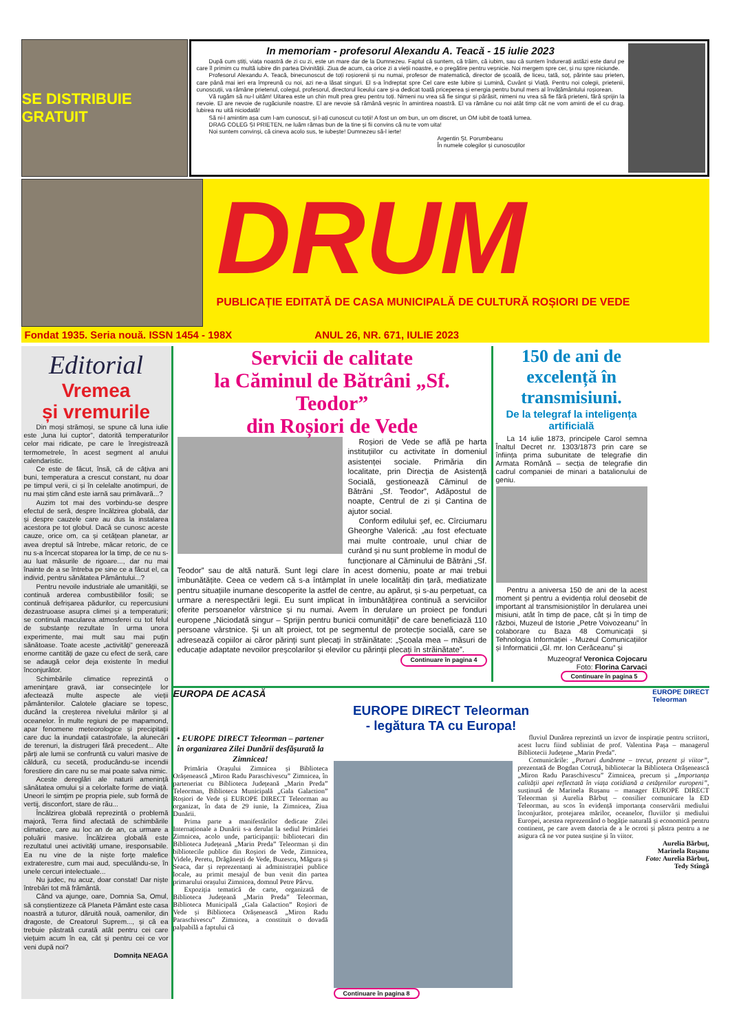SE DISTRIBUIE GRATUIT
In memoriam - profesorul Alexandu A. Teacă - 15 iulie 2023
După cum știți, viața noastră de zi cu zi, este un mare dar de la Dumnezeu. Faptul că suntem, că trăim, că iubim, sau că suntem îndurerați astăzi este darul pe care îl primim cu multă iubire din partea Divinității. Ziua de acum, ca orice zi a vieții noastre, e o pregătire pentru veșnicie. Noi mergem spre cer, și nu spre niciunde.
Profesorul Alexandu A. Teacă, binecunoscut de toți roșiorenii și nu numai, profesor de matematică, director de școală, de liceu, tată, soț, părinte sau prieten, care până mai ieri era împreună cu noi, azi ne-a lăsat singuri. El s-a îndreptat spre Cel care este lubire și Lumină, Cuvânt și Viață. Pentru noi colegii, prietenii, cunoscuții, va rămâne prietenul, colegul, profesorul, directorul liceului care și-a dedicat toată priceperea și energia pentru bunul mers al învățământului roșiorean.
Vă rugăm să nu-l uităm! Uitarea este un chin mult prea greu pentru toți. Nimeni nu vrea să fie singur și părăsit, nimeni nu vrea să fie fără prieteni, fără sprijin la nevoie. El are nevoie de rugăciunile noastre. El are nevoie să rămână veșnic în amintirea noastră. El va rămâne cu noi atât timp cât ne vom aminti de el cu drag. lubirea nu uită niciodată!
Să ni-l amintim așa cum l-am cunoscut, și l-ați cunoscut cu toții! A fost un om bun, un om discret, un OM iubit de toată lumea.
DRAG COLEG ȘI PRIETEN, ne luăm rămas bun de la tine și fii convins că nu te vom uita!
Noi suntem convinși, că cineva acolo sus, te iubește! Dumnezeu să-l ierte!
Argentin Șt. Porumbeanu
În numele colegilor și cunoscuților
DRUM
PUBLICAȚIE EDITATĂ DE CASA MUNICIPALĂ DE CULTURĂ ROȘIORI DE VEDE
Fondat 1935. Seria nouă. ISSN 1454 - 198X ANUL 26, NR. 671, IULIE 2023
Editorial
Vremea
și vremurile
Din moși strămoși, se spune că luna iulie este „luna lui cuptor”, datorită temperaturilor celor mai ridicate, pe care le înregistrează termometrele, în acest segment al anului calendaristic.
Ce este de făcut, însă, că de câțiva ani buni, temperatura a crescut constant, nu doar pe timpul verii, ci și în celelalte anotimpuri, de nu mai știm când este iarnă sau primăvară...?
Auzim tot mai des vorbindu-se despre efectul de seră, despre încălzirea globală, dar și despre cauzele care au dus la instalarea acestora pe tot globul. Dacă se cunosc aceste cauze, orice om, ca și cetățean planetar, ar avea dreptul să întrebe, măcar retoric, de ce nu s-a încercat stoparea lor la timp, de ce nu s-au luat măsurile de rigoare..., dar nu mai înainte de a se întreba pe sine ce a făcut el, ca individ, pentru sănătatea Pământului...?
Pentru nevoile industriale ale umanității, se continuă arderea combustibililor fosili; se continuă defrișarea pădurilor, cu repercusiuni dezastruoase asupra climei și a temperaturii; se continuă macularea atmosferei cu tot felul de substanțe rezultate în urma unora experimente, mai mult sau mai puțin sănătoase. Toate aceste „activități” generează enorme cantități de gaze cu efect de seră, care se adaugă celor deja existente în mediul înconjurător.
Schimbările climatice reprezintă o amenințare gravă, iar consecințele lor afectează multe aspecte ale vieții pământenilor. Calotele glaciare se topesc, ducând la creșterea nivelului mărilor și al oceanelor. În multe regiuni de pe mapamond, apar fenomene meteorologice și precipitații care duc la inundații catastrofale, la alunecări de terenuri, la distrugeri fără precedent... Alte părți ale lumii se confruntă cu valuri masive de căldură, cu secetă, producându-se incendii forestiere din care nu se mai poate salva nimic.
Aceste dereglări ale naturii amenință sănătatea omului și a celorlalte forme de viață. Uneori le simțim pe propria piele, sub formă de vertij, disconfort, stare de rău...
Încălzirea globală reprezintă o problemă majoră, Terra fiind afectată de schimbările climatice, care au loc an de an, ca urmare a poluării masive. Încălzirea globală este rezultatul unei activități umane, iresponsabile. Ea nu vine de la niște forțe malefice extraterestre, cum mai aud, speculându-se, în unele cercuri intelectuale...
Nu judec, nu acuz, doar constat! Dar niște întrebări tot mă frământă.
Când va ajunge, oare, Domnia Sa, Omul, să conștientizeze că Planeta Pământ este casa noastră a tuturor, dăruită nouă, oamenilor, din dragoste, de Creatorul Suprem..., și că ea trebuie păstrată curată atât pentru cei care viețuim acum în ea, cât și pentru cei ce vor veni după noi?
Domnița NEAGA
Servicii de calitate
la Căminul de Bătrâni „Sf. Teodor”
din Roșiori de Vede
Roșiori de Vede se află pe harta instituțiilor cu activitate în domeniul asistenței sociale. Primăria din localitate, prin Direcția de Asistență Socială, gestionează Căminul de Bătrâni „Sf. Teodor”, Adăpostul de noapte, Centrul de zi și Cantina de ajutor social.
Conform edilului șef, ec. Cîrciumaru Gheorghe Valerică: „au fost efectuate mai multe controale, unul chiar de curând și nu sunt probleme în modul de funcționare al Căminului de Bătrâni „Sf. Teodor” sau de altă natură. Sunt legi clare în acest domeniu, poate ar mai trebui îmbunătățite. Ceea ce vedem că s-a întâmplat în unele localități din țară, mediatizate pentru situațiile inumane descoperite la astfel de centre, au apărut, și s-au perpetuat, ca urmare a nerespectării legii. Eu sunt implicat în îmbunătățirea continuă a serviciilor oferite persoanelor vârstnice și nu numai. Avem în derulare un proiect pe fonduri europene „Niciodată singur – Sprijin pentru bunicii comunității” de care beneficiază 110 persoane vârstnice. Și un alt proiect, tot pe segmentul de protecție socială, care se adresează copiilor ai căror părinți sunt plecați în străinătate: „Școala mea – măsuri de educație adaptate nevoilor preșcolarilor și elevilor cu părinții plecați în străinătate”.
Continuare în pagina 4
150 de ani de excelență în transmisiuni.
De la telegraf la inteligența artificială
La 14 iulie 1873, principele Carol semna Înaltul Decret nr. 1303/1873 prin care se înființa prima subunitate de telegrafie din Armata Română – secția de telegrafie din cadrul companiei de minari a batalionului de geniu.
Pentru a aniversa 150 de ani de la acest moment și pentru a evidenția rolul deosebit de important al transmisioniștilor în derularea unei misiuni, atât în timp de pace, cât și în timp de război, Muzeul de Istorie „Petre Voivozeanu” în colaborare cu Baza 48 Comunicații și Tehnologia Informației - Muzeul Comunicațiilor și Informaticii „Gl. mr. Ion Cerăceanu” și
Muzeograf Veronica Cojocaru
Foto: Florina Carvaci
Continuare în pagina 5
EUROPA DE ACASĂ EUROPE DIRECT
Teleorman
EUROPE DIRECT Teleorman
- legătura TA cu Europa!
• EUROPE DIRECT Teleorman – partener în organizarea Zilei Dunării desfășurată la Zimnicea!
Primăria Orașului Zimnicea și Biblioteca Orășenească „Miron Radu Paraschivescu” Zimnicea, în parteneriat cu Biblioteca Județeană „Marin Preda” Teleorman, Biblioteca Municipală „Gala Galaction” Roșiori de Vede și EUROPE DIRECT Teleorman au organizat, în data de 29 iunie, la Zimnicea, Ziua Dunării.
Prima parte a manifestărilor dedicate Zilei Internaționale a Dunării s-a derulat la sediul Primăriei Zimnicea, acolo unde, participanții: bibliotecari din Biblioteca Județeană „Marin Preda” Teleorman și din bibliotecile publice din Roșiori de Vede, Zimnicea, Videle, Peretu, Drăgănești de Vede, Buzescu, Măgura și Seaca, dar și reprezentanți ai administrației publice locale, au primit mesajul de bun venit din partea primarului orașului Zimnicea, domnul Petre Pârvu.
Expoziția tematică de carte, organizată de Biblioteca Județeană „Marin Preda” Teleorman, Biblioteca Municipală „Gala Galaction” Roșiori de Vede și Biblioteca Orășenească „Miron Radu Paraschivescu” Zimnicea, a constituit o dovadă palpabilă a faptului că
Continuare în pagina 8 fluviul Dunărea reprezintă un izvor de inspirație pentru scriitori, acest lucru fiind subliniat de prof. Valentina Pașa – managerul Bibliotecii Județene „Marin Preda”.
Comunicările: „Porturi dunărene – trecut, prezent și viitor”, prezentată de Bogdan Cotruță, bibliotecar la Biblioteca Orășenească „Miron Radu Paraschivescu” Zimnicea, precum și „Importanța calității apei reflectată în viața cotidiană a cetățenilor europeni”, susținută de Marinela Rușanu – manager EUROPE DIRECT Teleorman și Aurelia Bărbuț – consilier comunicare la ED Teleorman, au scos în evidență importanța conservării mediului înconjurător, protejarea mărilor, oceanelor, fluviilor și mediului Europei, acestea reprezentând o bogăție naturală și economică pentru continent, pe care avem datoria de a le ocroti și păstra pentru a ne asigura că ne vor putea susține și în viitor.
Aurelia Bărbuț,
Marinela Rușanu
Foto: Aurelia Bărbuț,
Tedy Stîngă